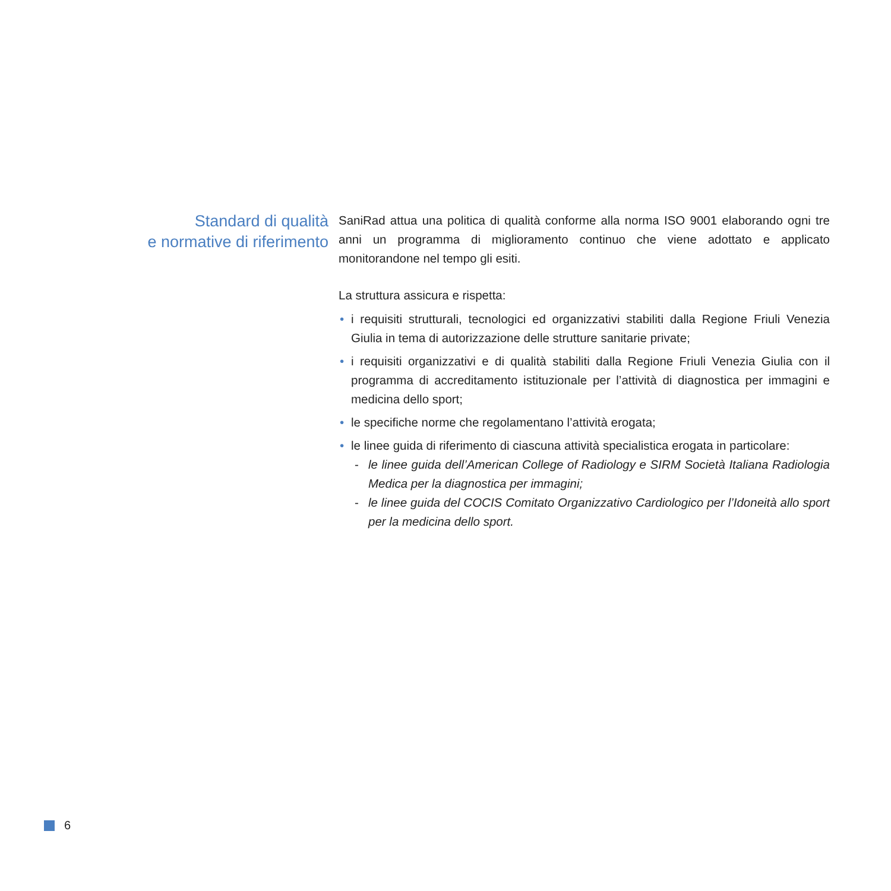Standard di qualità
e normative di riferimento
SaniRad attua una politica di qualità conforme alla norma ISO 9001 elaborando ogni tre anni un programma di miglioramento continuo che viene adottato e applicato monitorandone nel tempo gli esiti.
La struttura assicura e rispetta:
• i requisiti strutturali, tecnologici ed organizzativi stabiliti dalla Regione Friuli Venezia Giulia in tema di autorizzazione delle strutture sanitarie private;
• i requisiti organizzativi e di qualità stabiliti dalla Regione Friuli Venezia Giulia con il programma di accreditamento istituzionale per l’attività di diagnostica per immagini e medicina dello sport;
• le specifiche norme che regolamentano l’attività erogata;
• le linee guida di riferimento di ciascuna attività specialistica erogata in particolare:
- le linee guida dell’American College of Radiology e SIRM Società Italiana Radiologia Medica per la diagnostica per immagini;
- le linee guida del COCIS Comitato Organizzativo Cardiologico per l’Idoneità allo sport per la medicina dello sport.
6